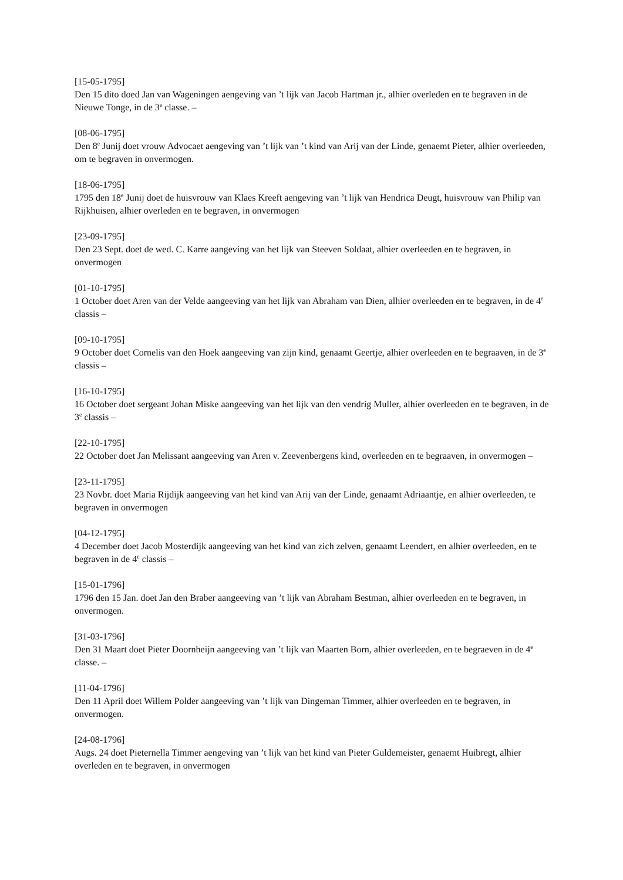[15-05-1795]
Den 15 dito doed Jan van Wageningen aengeving van ’t lijk van Jacob Hartman jr., alhier overleden en te begraven in de Nieuwe Tonge, in de 3<sup>e</sup> classe. –
[08-06-1795]
Den 8<sup>e</sup> Junij doet vrouw Advocaet aengeving van ’t lijk van ’t kind van Arij van der Linde, genaemt Pieter, alhier overleeden, om te begraven in onvermogen.
[18-06-1795]
1795 den 18<sup>e</sup> Junij doet de huisvrouw van Klaes Kreeft aengeving van ’t lijk van Hendrica Deugt, huisvrouw van Philip van Rijkhuisen, alhier overleden en te begraven, in onvermogen
[23-09-1795]
Den 23 Sept. doet de wed. C. Karre aangeving van het lijk van Steeven Soldaat, alhier overleeden en te begraven, in onvermogen
[01-10-1795]
1 October doet Aren van der Velde aangeeving van het lijk van Abraham van Dien, alhier overleeden en te begraven, in de 4<sup>e</sup> classis –
[09-10-1795]
9 October doet Cornelis van den Hoek aangeeving van zijn kind, genaamt Geertje, alhier overleeden en te begraaven, in de 3<sup>e</sup> classis –
[16-10-1795]
16 October doet sergeant Johan Miske aangeeving van het lijk van den vendrig Muller, alhier overleeden en te begraven, in de 3<sup>e</sup> classis –
[22-10-1795]
22 October doet Jan Melissant aangeeving van Aren v. Zeevenbergens kind, overleeden en te begraaven, in onvermogen –
[23-11-1795]
23 Novbr. doet Maria Rijdijk aangeeving van het kind van Arij van der Linde, genaamt Adriaantje, en alhier overleeden, te begraven in onvermogen
[04-12-1795]
4 December doet Jacob Mosterdijk aangeeving van het kind van zich zelven, genaamt Leendert, en alhier overleeden, en te begraven in de 4<sup>e</sup> classis –
[15-01-1796]
1796 den 15 Jan. doet Jan den Braber aangeeving van ’t lijk van Abraham Bestman, alhier overleeden en te begraven, in onvermogen.
[31-03-1796]
Den 31 Maart doet Pieter Doornheijn aangeeving van ’t lijk van Maarten Born, alhier overleeden, en te begraeven in de 4<sup>e</sup> classe. –
[11-04-1796]
Den 11 April doet Willem Polder aangeeving van ’t lijk van Dingeman Timmer, alhier overleeden en te begraven, in onvermogen.
[24-08-1796]
Augs. 24 doet Pieternella Timmer aengeving van ’t lijk van het kind van Pieter Guldemeister, genaemt Huibregt, alhier overleden en te begraven, in onvermogen